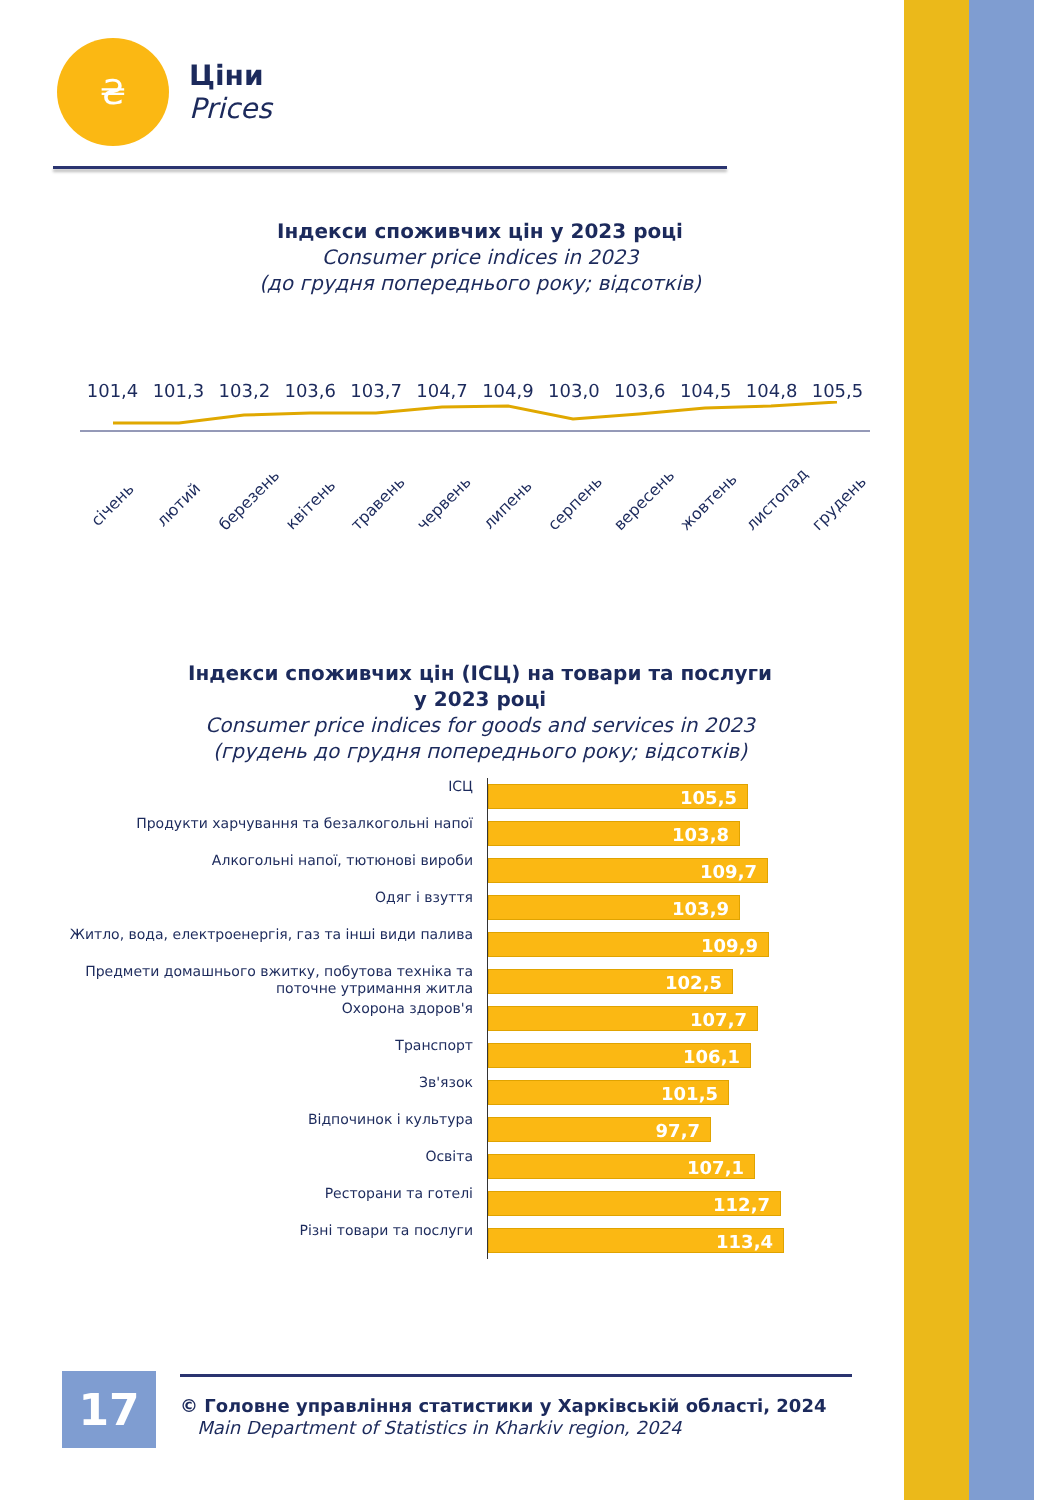₴
Ціни
Prices
Індекси споживчих цін у 2023 році
Consumer price indices in 2023
(до грудня попереднього року; відсотків)
101,4 101,3 103,2 103,6 103,7 104,7 104,9 103,0 103,6 104,5 104,8 105,5
січень лютий березень квітень травень червень липень серпень вересень жовтень листопад грудень
Індекси споживчих цін (ІСЦ) на товари та послуги
у 2023 році
Consumer price indices for goods and services in 2023
(грудень до грудня попереднього року; відсотків)
| ІСЦ | 105,5 |
| Продукти харчування та безалкогольні напої | 103,8 |
| Алкогольні напої, тютюнові вироби | 109,7 |
| Одяг і взуття | 103,9 |
| Житло, вода, електроенергія, газ та інші види палива | 109,9 |
| Предмети домашнього вжитку, побутова техніка та поточне утримання житла | 102,5 |
| Охорона здоров'я | 107,7 |
| Транспорт | 106,1 |
| Зв'язок | 101,5 |
| Відпочинок і культура | 97,7 |
| Освіта | 107,1 |
| Ресторани та готелі | 112,7 |
| Різні товари та послуги | 113,4 |
17
© Головне управління статистики у Харківській області, 2024
Main Department of Statistics in Kharkiv region, 2024